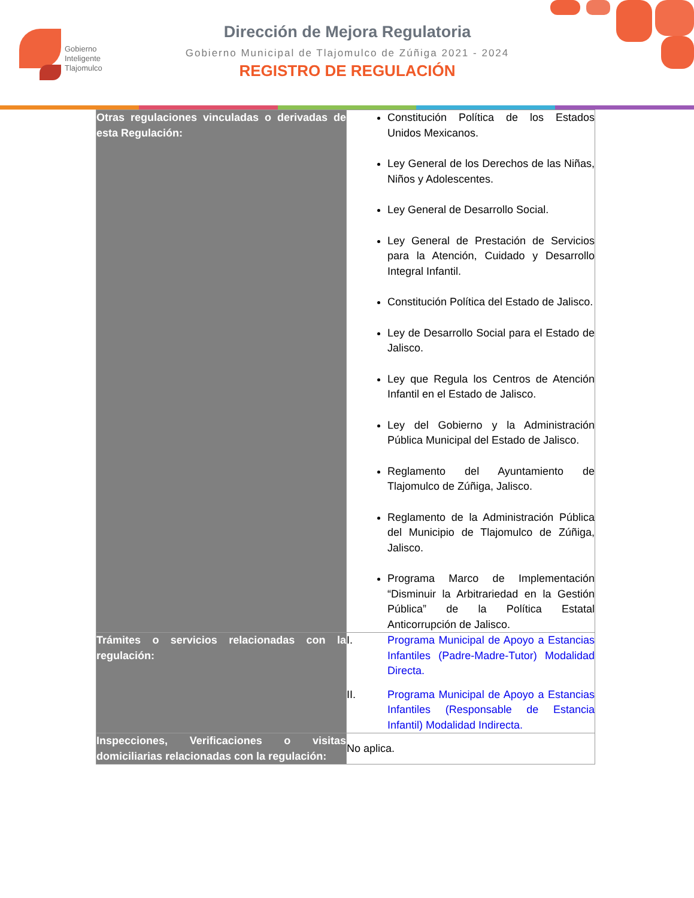Gobierno
Inteligente
Tlajomulco
Dirección de Mejora Regulatoria
Gobierno Municipal de Tlajomulco de Zúñiga 2021 - 2024
REGISTRO DE REGULACIÓN
| Otras regulaciones vinculadas o derivadas de esta Regulación: | Constitución Política de los Estados Unidos Mexicanos. Ley General de los Derechos de las Niñas, Niños y Adolescentes. Ley General de Desarrollo Social. Ley General de Prestación de Servicios para la Atención, Cuidado y Desarrollo Integral Infantil. Constitución Política del Estado de Jalisco. Ley de Desarrollo Social para el Estado de Jalisco. Ley que Regula los Centros de Atención Infantil en el Estado de Jalisco. Ley del Gobierno y la Administración Pública Municipal del Estado de Jalisco. Reglamento del Ayuntamiento de Tlajomulco de Zúñiga, Jalisco. Reglamento de la Administración Pública del Municipio de Tlajomulco de Zúñiga, Jalisco. Programa Marco de Implementación “Disminuir la Arbitrariedad en la Gestión Pública” de la Política Estatal Anticorrupción de Jalisco. |
| Trámites o servicios relacionadas con la regulación: | I. Programa Municipal de Apoyo a Estancias Infantiles (Padre-Madre-Tutor) Modalidad Directa. II. Programa Municipal de Apoyo a Estancias Infantiles (Responsable de Estancia Infantil) Modalidad Indirecta. |
| Inspecciones, Verificaciones o visitas domiciliarias relacionadas con la regulación: | No aplica. |